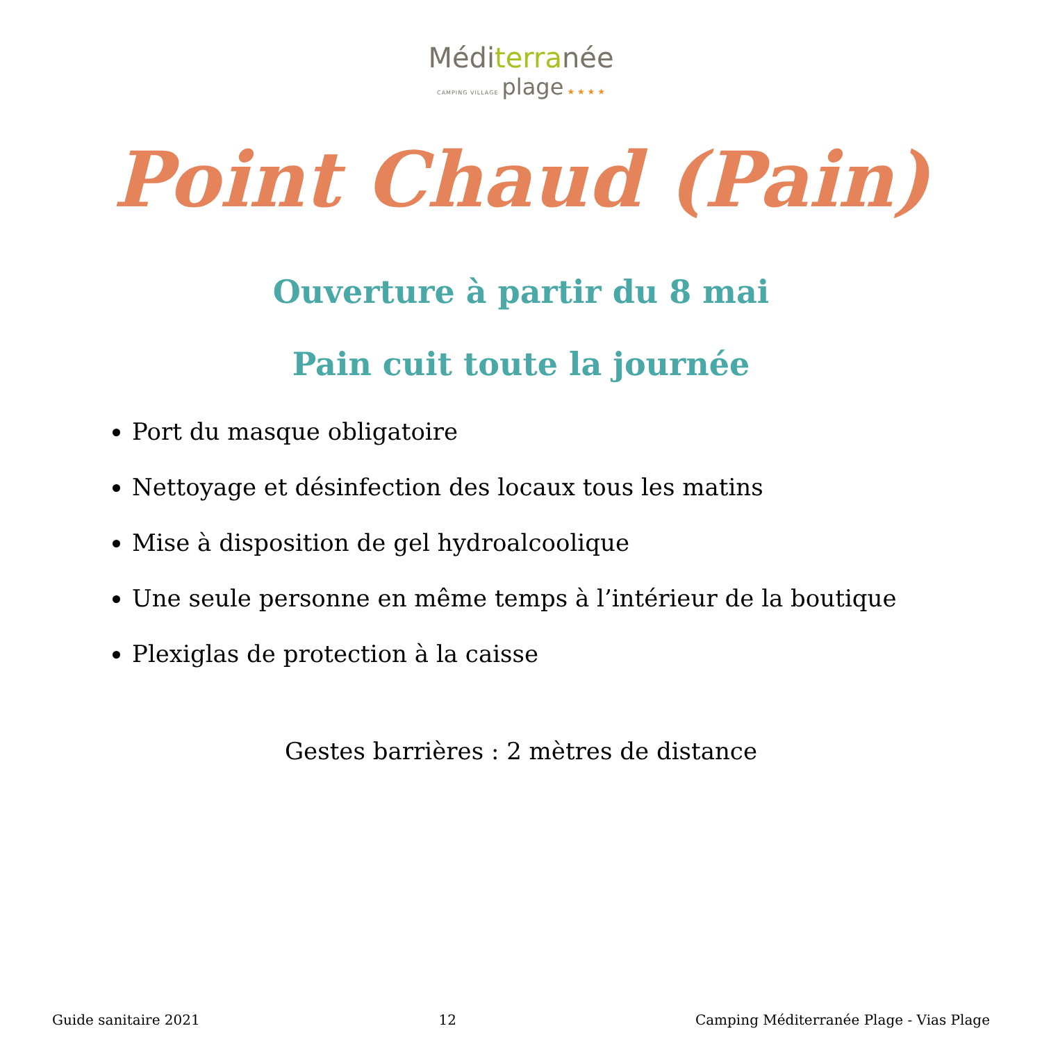Méditerranée
CAMPING VILLAGE plage ★ ★ ★ ★
Point Chaud (Pain)
Ouverture à partir du 8 mai
Pain cuit toute la journée
Port du masque obligatoire
Nettoyage et désinfection des locaux tous les matins
Mise à disposition de gel hydroalcoolique
Une seule personne en même temps à l’intérieur de la boutique
Plexiglas de protection à la caisse
Gestes barrières : 2 mètres de distance
Guide sanitaire 2021 12 Camping Méditerranée Plage - Vias Plage